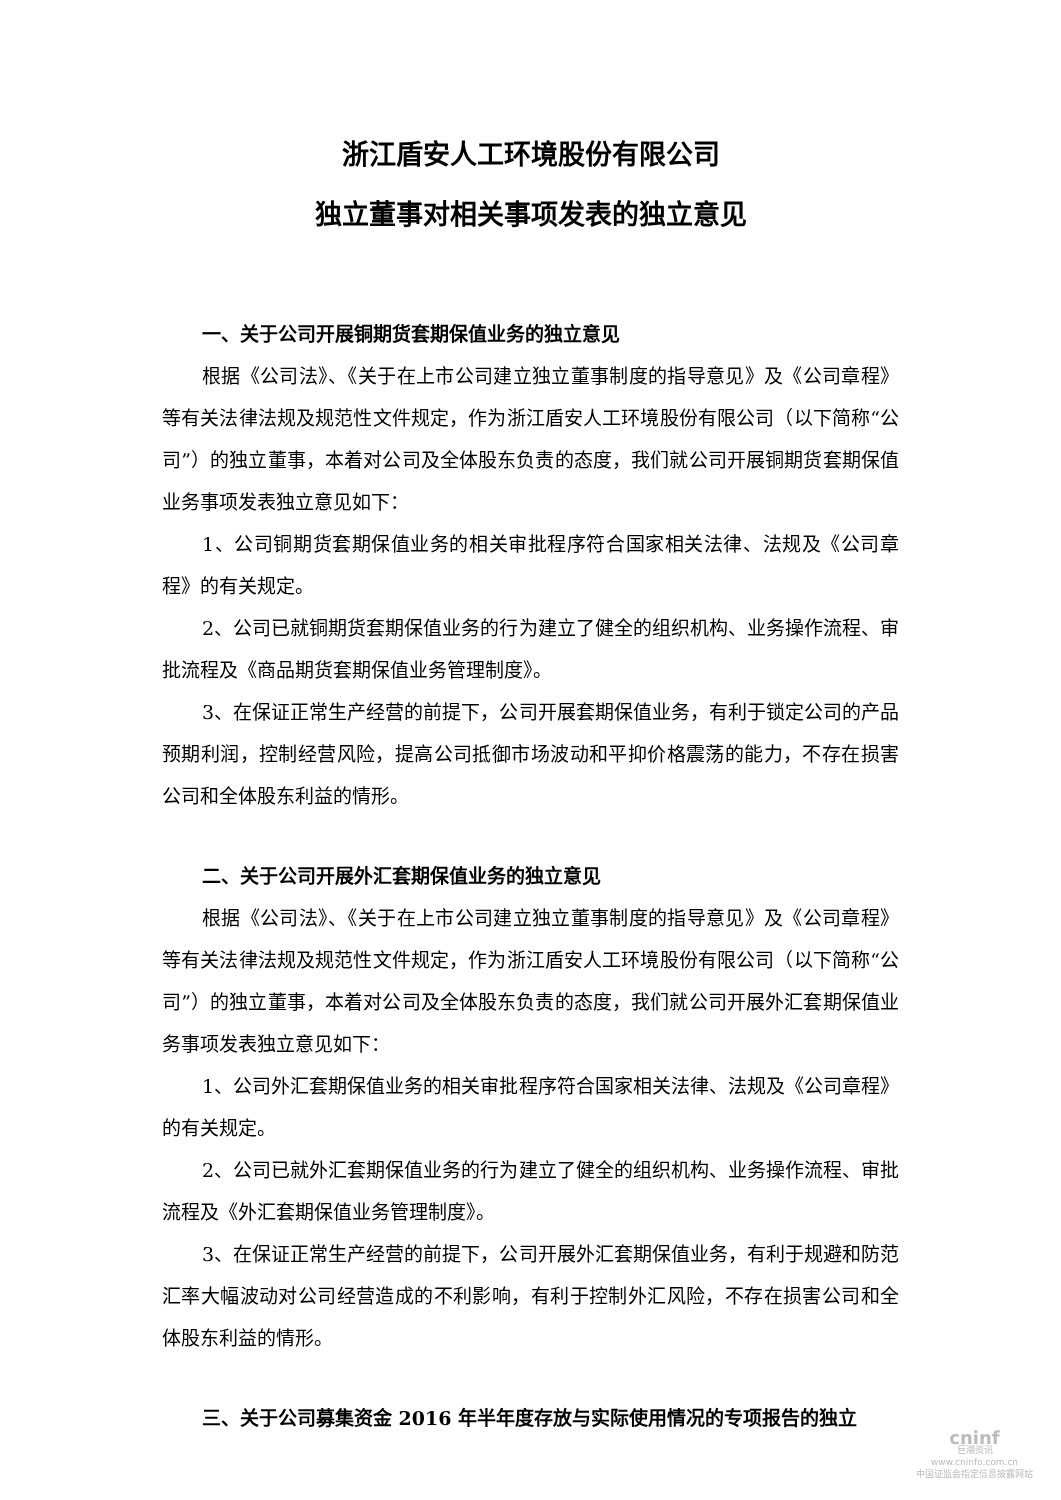浙江盾安人工环境股份有限公司
独立董事对相关事项发表的独立意见
一、关于公司开展铜期货套期保值业务的独立意见
根据《公司法》、《关于在上市公司建立独立董事制度的指导意见》及《公司章程》等有关法律法规及规范性文件规定，作为浙江盾安人工环境股份有限公司（以下简称“公司”）的独立董事，本着对公司及全体股东负责的态度，我们就公司开展铜期货套期保值业务事项发表独立意见如下：
1、公司铜期货套期保值业务的相关审批程序符合国家相关法律、法规及《公司章程》的有关规定。
2、公司已就铜期货套期保值业务的行为建立了健全的组织机构、业务操作流程、审批流程及《商品期货套期保值业务管理制度》。
3、在保证正常生产经营的前提下，公司开展套期保值业务，有利于锁定公司的产品预期利润，控制经营风险，提高公司抵御市场波动和平抑价格震荡的能力，不存在损害公司和全体股东利益的情形。
二、关于公司开展外汇套期保值业务的独立意见
根据《公司法》、《关于在上市公司建立独立董事制度的指导意见》及《公司章程》等有关法律法规及规范性文件规定，作为浙江盾安人工环境股份有限公司（以下简称“公司”）的独立董事，本着对公司及全体股东负责的态度，我们就公司开展外汇套期保值业务事项发表独立意见如下：
1、公司外汇套期保值业务的相关审批程序符合国家相关法律、法规及《公司章程》的有关规定。
2、公司已就外汇套期保值业务的行为建立了健全的组织机构、业务操作流程、审批流程及《外汇套期保值业务管理制度》。
3、在保证正常生产经营的前提下，公司开展外汇套期保值业务，有利于规避和防范汇率大幅波动对公司经营造成的不利影响，有利于控制外汇风险，不存在损害公司和全体股东利益的情形。
三、关于公司募集资金 2016 年半年度存放与实际使用情况的专项报告的独立
cninf
巨潮资讯
www.cninfo.com.cn
中国证监会指定信息披露网站